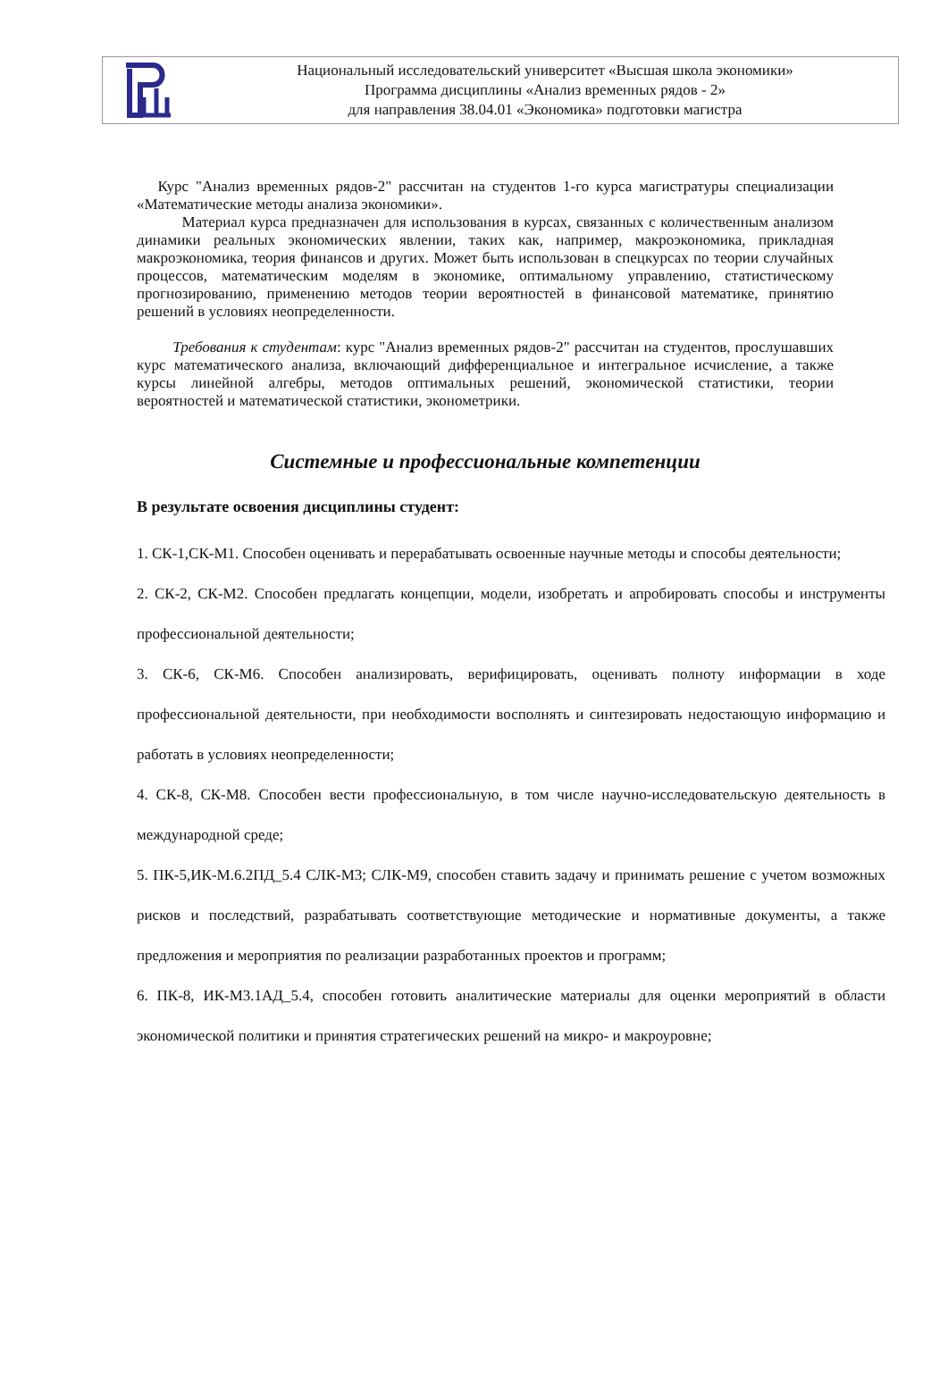Национальный исследовательский университет «Высшая школа экономики»
Программа дисциплины «Анализ временных рядов - 2»
для направления 38.04.01 «Экономика» подготовки магистра
Курс "Анализ временных рядов-2" рассчитан на студентов 1-го курса магистратуры специализации «Математические методы анализа экономики».
Материал курса предназначен для использования в курсах, связанных с количественным анализом динамики реальных экономических явлении, таких как, например, макроэкономика, прикладная макроэкономика, теория финансов и других. Может быть использован в спецкурсах по теории случайных процессов, математическим моделям в экономике, оптимальному управлению, статистическому прогнозированию, применению методов теории вероятностей в финансовой математике, принятию решений в условиях неопределенности.
Требования к студентам: курс "Анализ временных рядов-2" рассчитан на студентов, прослушавших курс математического анализа, включающий дифференциальное и интегральное исчисление, а также курсы линейной алгебры, методов оптимальных решений, экономической статистики, теории вероятностей и математической статистики, эконометрики.
Системные и профессиональные компетенции
В результате освоения дисциплины студент:
1. СК-1,СК-М1. Способен оценивать и перерабатывать освоенные научные методы и способы деятельности;
2. СК-2, СК-М2. Способен предлагать концепции, модели, изобретать и апробировать способы и инструменты профессиональной деятельности;
3. СК-6, СК-М6. Способен анализировать, верифицировать, оценивать полноту информации в ходе профессиональной деятельности, при необходимости восполнять и синтезировать недостающую информацию и работать в условиях неопределенности;
4. СК-8, СК-М8. Способен вести профессиональную, в том числе научно-исследовательскую деятельность в международной среде;
5. ПК-5,ИК-М.6.2ПД_5.4 СЛК-М3; СЛК-М9, способен ставить задачу и принимать решение с учетом возможных рисков и последствий, разрабатывать соответствующие методические и нормативные документы, а также предложения и мероприятия по реализации разработанных проектов и программ;
6. ПК-8, ИК-М3.1АД_5.4, способен готовить аналитические материалы для оценки мероприятий в области экономической политики и принятия стратегических решений на микро- и макроуровне;